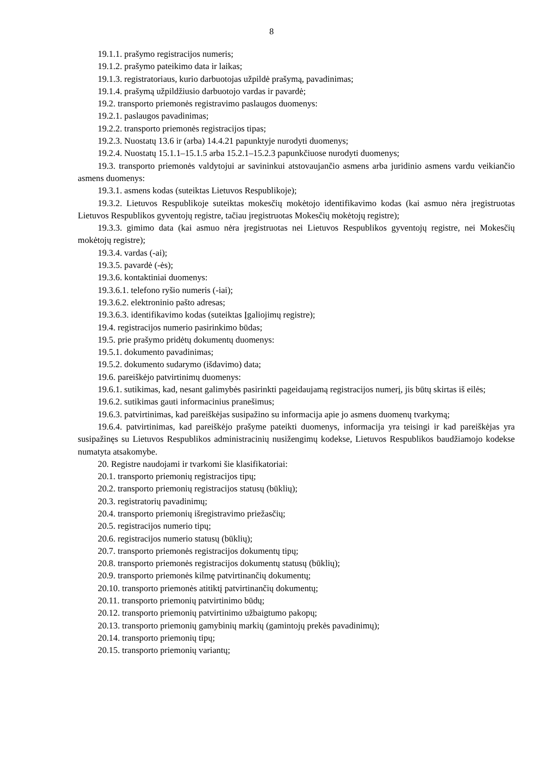8
19.1.1. prašymo registracijos numeris;
19.1.2. prašymo pateikimo data ir laikas;
19.1.3. registratoriaus, kurio darbuotojas užpildė prašymą, pavadinimas;
19.1.4. prašymą užpildžiusio darbuotojo vardas ir pavardė;
19.2. transporto priemonės registravimo paslaugos duomenys:
19.2.1. paslaugos pavadinimas;
19.2.2. transporto priemonės registracijos tipas;
19.2.3. Nuostatų 13.6 ir (arba) 14.4.21 papunktyje nurodyti duomenys;
19.2.4. Nuostatų 15.1.1–15.1.5 arba 15.2.1–15.2.3 papunkčiuose nurodyti duomenys;
19.3. transporto priemonės valdytojui ar savininkui atstovaujančio asmens arba juridinio asmens vardu veikiančio asmens duomenys:
19.3.1. asmens kodas (suteiktas Lietuvos Respublikoje);
19.3.2. Lietuvos Respublikoje suteiktas mokesčių mokėtojo identifikavimo kodas (kai asmuo nėra įregistruotas Lietuvos Respublikos gyventojų registre, tačiau įregistruotas Mokesčių mokėtojų registre);
19.3.3. gimimo data (kai asmuo nėra įregistruotas nei Lietuvos Respublikos gyventojų registre, nei Mokesčių mokėtojų registre);
19.3.4. vardas (-ai);
19.3.5. pavardė (-ės);
19.3.6. kontaktiniai duomenys:
19.3.6.1. telefono ryšio numeris (-iai);
19.3.6.2. elektroninio pašto adresas;
19.3.6.3. identifikavimo kodas (suteiktas Įgaliojimų registre);
19.4. registracijos numerio pasirinkimo būdas;
19.5. prie prašymo pridėtų dokumentų duomenys:
19.5.1. dokumento pavadinimas;
19.5.2. dokumento sudarymo (išdavimo) data;
19.6. pareiškėjo patvirtinimų duomenys:
19.6.1. sutikimas, kad, nesant galimybės pasirinkti pageidaujamą registracijos numerį, jis būtų skirtas iš eilės;
19.6.2. sutikimas gauti informacinius pranešimus;
19.6.3. patvirtinimas, kad pareiškėjas susipažino su informacija apie jo asmens duomenų tvarkymą;
19.6.4. patvirtinimas, kad pareiškėjo prašyme pateikti duomenys, informacija yra teisingi ir kad pareiškėjas yra susipažinęs su Lietuvos Respublikos administracinių nusižengimų kodekse, Lietuvos Respublikos baudžiamojo kodekse numatyta atsakomybe.
20. Registre naudojami ir tvarkomi šie klasifikatoriai:
20.1. transporto priemonių registracijos tipų;
20.2. transporto priemonių registracijos statusų (būklių);
20.3. registratorių pavadinimų;
20.4. transporto priemonių išregistravimo priežasčių;
20.5. registracijos numerio tipų;
20.6. registracijos numerio statusų (būklių);
20.7. transporto priemonės registracijos dokumentų tipų;
20.8. transporto priemonės registracijos dokumentų statusų (būklių);
20.9. transporto priemonės kilmę patvirtinančių dokumentų;
20.10. transporto priemonės atitiktį patvirtinančių dokumentų;
20.11. transporto priemonių patvirtinimo būdų;
20.12. transporto priemonių patvirtinimo užbaigtumo pakopų;
20.13. transporto priemonių gamybinių markių (gamintojų prekės pavadinimų);
20.14. transporto priemonių tipų;
20.15. transporto priemonių variantų;